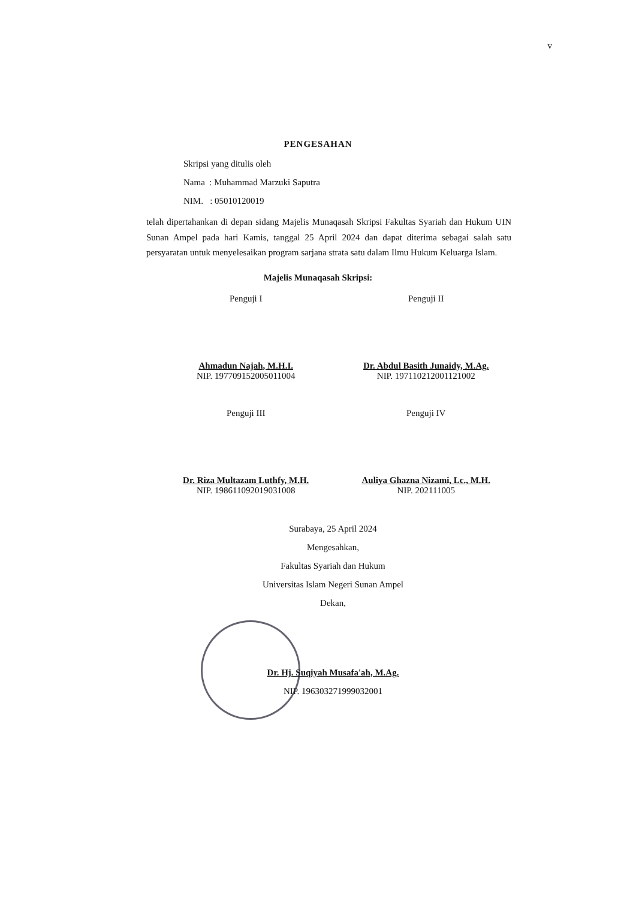v
PENGESAHAN
Skripsi yang ditulis oleh
Nama : Muhammad Marzuki Saputra
NIM. : 05010120019
telah dipertahankan di depan sidang Majelis Munaqasah Skripsi Fakultas Syariah dan Hukum UIN Sunan Ampel pada hari Kamis, tanggal 25 April 2024 dan dapat diterima sebagai salah satu persyaratan untuk menyelesaikan program sarjana strata satu dalam Ilmu Hukum Keluarga Islam.
Majelis Munaqasah Skripsi:
Penguji I
Ahmadun Najah, M.H.I.
NIP. 197709152005011004
Penguji II
Dr. Abdul Basith Junaidy, M.Ag.
NIP. 197110212001121002
Penguji III
Dr. Riza Multazam Luthfy, M.H.
NIP. 198611092019031008
Penguji IV
Auliya Ghazna Nizami, Lc., M.H.
NIP. 202111005
Surabaya, 25 April 2024
Mengesahkan,
Fakultas Syariah dan Hukum
Universitas Islam Negeri Sunan Ampel
Dekan,
Dr. Hj. Suqiyah Musafa'ah, M.Ag.
NIP. 196303271999032001